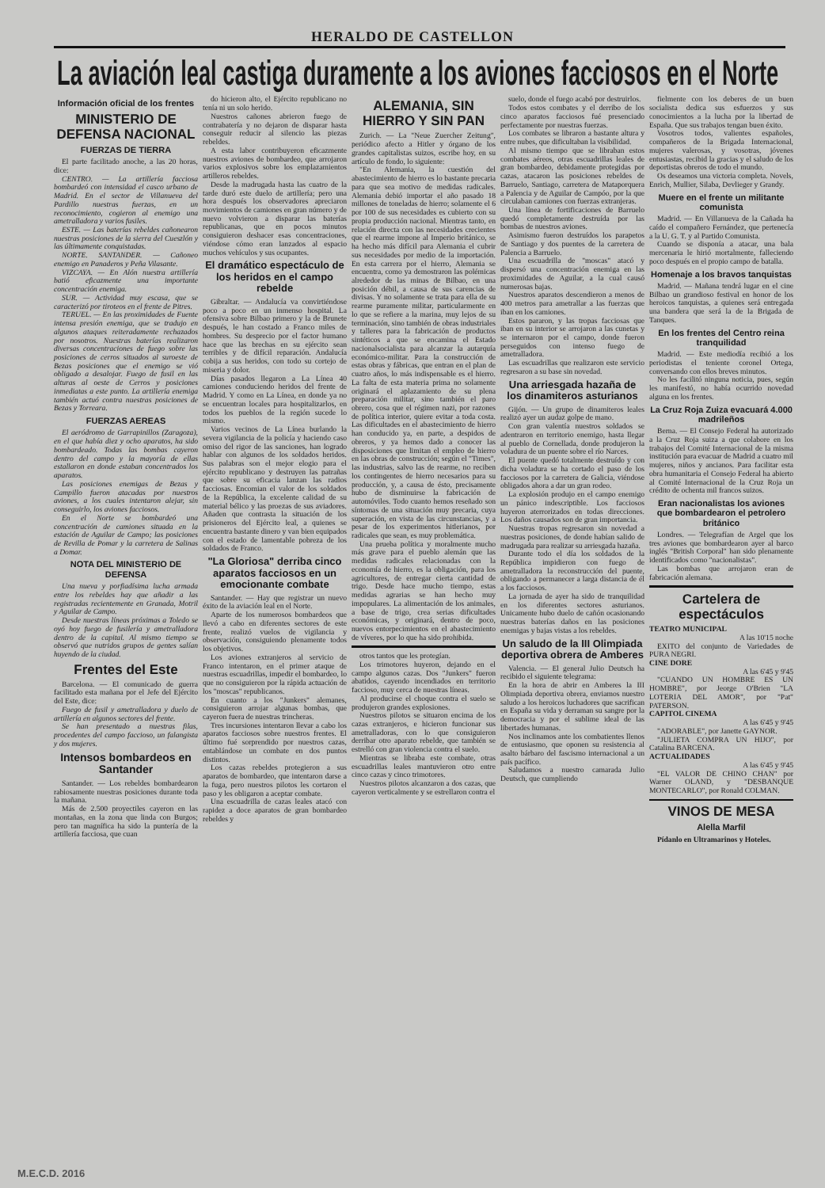HERALDO DE CASTELLON
La aviación leal castiga duramente a los aviones facciosos en el Norte
Información oficial de los frentes
MINISTERIO DE DEFENSA NACIONAL
FUERZAS DE TIERRA
El parte facilitado anoche, a las 20 horas, dice:
CENTRO. — La artillería facciosa bombardeó con intensidad el casco urbano de Madrid. En el sector de Villanueva del Pardillo nuestras fuerzas, en un reconocimiento, cogieron al enemigo una ametralladora y varios fusiles.
ESTE. — Las baterías rebeldes cañonearon nuestras posiciones de la sierra del Cueszlón y las últimamente conquistadas.
NORTE. SANTANDER. — Cañoneo enemigo en Panaderos y Peña Vilasante.
VIZCAYA. — En Alón nuestra artillería batió eficazmente una importante concentración enemiga.
SUR. — Actividad muy escasa, que se caracterizó por tiroteos en el frente de Pitres.
TERUEL. — En las proximidades de Fuente intensa presión enemiga, que se tradujo en algunos ataques reiteradamente rechazados por nosotros. Nuestras baterías realizaron diversas concentraciones de fuego sobre las posiciones de cerros situados al suroeste de Bezas posiciones que el enemigo se vió obligado a desalojar. Fuego de fusil en las alturas al oeste de Cerros y posiciones inmediatas a este punto. La artillería enemiga también actuó contra nuestras posiciones de Bezas y Torreara.
FUERZAS AEREAS
El aeródromo de Garrapinillos (Zaragoza), en el que había diez y ocho aparatos, ha sido bombardeado. Todas las bombas cayeron dentro del campo y la mayoría de ellas estallaron en donde estaban concentrados los aparatos.
Las posiciones enemigas de Bezas y Campillo fueron atacadas por nuestros aviones, a los cuales intentaron alejar, sin conseguirlo, los aviones facciosos.
En el Norte se bombardeó una concentración de camiones situada en la estación de Aguilar de Campo; las posiciones de Revilla de Pomar y la carretera de Salinas a Domar.
NOTA DEL MINISTERIO DE DEFENSA
Una nueva y porfiadísima lucha armada entre los rebeldes hay que añadir a las registradas recientemente en Granada, Motril y Aguilar de Campo.
Desde nuestras líneas próximas a Toledo se oyó hoy fuego de fusilería y ametralladora dentro de la capital. Al mismo tiempo se observó que nutridos grupos de gentes salían huyendo de la ciudad.
Frentes del Este
Barcelona. — El comunicado de guerra facilitado esta mañana por el Jefe del Ejército del Este, dice:
Fuego de fusil y ametralladora y duelo de artillería en algunos sectores del frente.
Se han presentado a nuestras filas, procedentes del campo faccioso, un falangista y dos mujeres.
Intensos bombardeos en Santander
Santander. — Los rebeldes bombardearon rabiosamente nuestras posiciones durante toda la mañana.
Más de 2.500 proyectiles cayeron en las montañas, en la zona que linda con Burgos; pero tan magnífica ha sido la puntería de la artillería facciosa, que cuan
do hicieron alto, el Ejército republicano no tenía ni un solo herido.
Nuestros cañones abrieron fuego de contrabatería y no dejaron de disparar hasta conseguir reducir al silencio las piezas rebeldes.
A esta labor contribuyeron eficazmente nuestros aviones de bombardeo, que arrojaron varios explosivos sobre los emplazamientos artilleros rebeldes.
Desde la madrugada hasta las cuatro de la tarde duró este duelo de artillería; pero una hora después los observadores apreciaron movimientos de camiones en gran número y de nuevo volvieron a disparar las baterías republicanas, que en pocos minutos consiguieron deshacer esas concentraciones, viéndose cómo eran lanzados al espacio muchos vehículos y sus ocupantes.
El dramático espectáculo de los heridos en el campo rebelde
Gibraltar. — Andalucía va convirtiéndose poco a poco en un inmenso hospital. La ofensiva sobre Bilbao primero y la de Brunete después, le han costado a Franco miles de hombres. Su desprecio por el factor humano hace que las brechas en su ejército sean terribles y de difícil reparación. Andalucía cobija a sus heridos, con todo su cortejo de miseria y dolor.
Días pasados llegaron a La Línea 40 camiones conduciendo heridos del frente de Madrid. Y como en La Línea, en donde ya no se encuentran locales para hospitalizarlos, en todos los pueblos de la región sucede lo mismo.
Varios vecinos de La Línea burlando la severa vigilancia de la policía y haciendo caso omiso del rigor de las sanciones, han logrado hablar con algunos de los soldados heridos. Sus palabras son el mejor elogio para el ejército republicano y destruyen las patrañas que sobre su eficacia lanzan las radios facciosas. Encomian el valor de los soldados de la República, la excelente calidad de su material bélico y las proezas de sus aviadores. Añaden que contrasta la situación de los prisioneros del Ejército leal, a quienes se encuentra bastante dinero y van bien equipados con el estado de lamentable pobreza de los soldados de Franco.
"La Gloriosa" derriba cinco aparatos facciosos en un emocionante combate
Santander. — Hay que registrar un nuevo éxito de la aviación leal en el Norte.
Aparte de los numerosos bombardeos que llevó a cabo en diferentes sectores de este frente, realizó vuelos de vigilancia y observación, consiguiendo plenamente todos los objetivos.
Los aviones extranjeros al servicio de Franco intentaron, en el primer ataque de nuestras escuadrillas, impedir el bombardeo, lo que no consiguieron por la rápida actuación de los "moscas" republicanos.
En cuanto a los "Junkers" alemanes, consiguieron arrojar algunas bombas, que cayeron fuera de nuestras trincheras.
Tres incursiones intentaron llevar a cabo los aparatos facciosos sobre nuestros frentes. El último fué sorprendido por nuestros cazas, entablándose un combate en dos puntos distintos.
Los cazas rebeldes protegieron a sus aparatos de bombardeo, que intentaron darse a la fuga, pero nuestros pilotos les cortaron el paso y les obligaron a aceptar combate.
Una escuadrilla de cazas leales atacó con rapidez a doce aparatos de gran bombardeo rebeldes y
ALEMANIA, SIN HIERRO Y SIN PAN
Zurich. — La "Neue Zuercher Zeitung", periódico afecto a Hitler y órgano de los grandes capitalistas suizos, escribe hoy, en su artículo de fondo, lo siguiente:
"En Alemania, la cuestión del abastecimiento de hierro es lo bastante precaria para que sea motivo de medidas radicales. Alemania debió importar el año pasado 18 millones de toneladas de hierro; solamente el 6 por 100 de sus necesidades es cubierto con su propia producción nacional. Mientras tanto, en relación directa con las necesidades crecientes que el rearme impone al Imperio británico, se ha hecho más difícil para Alemania el cubrir sus necesidades por medio de la importación. En esta carrera por el hierro, Alemania se encuentra, como ya demostraron las polémicas alrededor de las minas de Bilbao, en una posición débil, a causa de sus carencias de divisas. Y no solamente se trata para ella de su rearme puramente militar, particularmente en lo que se refiere a la marina, muy lejos de su terminación, sino también de obras industriales y talleres para la fabricación de productos sintéticos a que se encamina el Estado nacionalsocialista para alcanzar la autarquía económico-militar. Para la construcción de estas obras y fábricas, que entran en el plan de cuatro años, lo más indispensable es el hierro. La falta de esta materia prima no solamente originará el aplazamiento de su plena preparación militar, sino también el paro obrero, cosa que el régimen nazi, por razones de política interior, quiere evitar a toda costa. Las dificultades en el abastecimiento de hierro han conducido ya, en parte, a despidos de obreros, y ya hemos dado a conocer las disposiciones que limitan el empleo de hierro en las obras de construcción; según el "Times", las industrias, salvo las de rearme, no reciben los contingentes de hierro necesarios para su producción, y, a causa de ésto, precisamente hubo de disminuirse la fabricación de automóviles. Todo cuanto hemos reseñado son síntomas de una situación muy precaria, cuya superación, en vista de las circunstancias, y a pesar de los experimentos hitlerianos, por radicales que sean, es muy problemática.
Una prueba política y moralmente mucho más grave para el pueblo alemán que las medidas radicales relacionadas con la economía de hierro, es la obligación, para los agricultores, de entregar cierta cantidad de trigo. Desde hace mucho tiempo, estas medidas agrarias se han hecho muy impopulares. La alimentación de los animales, a base de trigo, crea serias dificultades económicas, y originará, dentro de poco, nuevos entorpecimientos en el abastecimiento de víveres, por lo que ha sido prohibida.
otros tantos que les protegían.
Los trimotores huyeron, dejando en el campo algunos cazas. Dos "Junkers" fueron abatidos, cayendo incendiados en territorio faccioso, muy cerca de nuestras líneas.
Al producirse el choque contra el suelo se produjeron grandes explosiones.
Nuestros pilotos se situaron encima de los cazas extranjeros, e hicieron funcionar sus ametralladoras, con lo que consiguieron derribar otro aparato rebelde, que también se estrelló con gran violencia contra el suelo.
Mientras se libraba este combate, otras escuadrillas leales mantuvieron otro entre cinco cazas y cinco trimotores.
Nuestros pilotos alcanzaron a dos cazas, que cayeron verticalmente y se estrellaron contra el
suelo, donde el fuego acabó por destruirlos.
Todos estos combates y el derribo de los cinco aparatos facciosos fué presenciado perfectamente por nuestras fuerzas.
Los combates se libraron a bastante altura y entre nubes, que dificultaban la visibilidad.
Al mismo tiempo que se libraban estos combates aéreos, otras escuadrillas leales de gran bombardeo, debidamente protegidas por cazas, atacaron las posiciones rebeldes de Barruelo, Santiago, carretera de Mataporquera a Palencia y de Aguilar de Campóo, por la que circulaban camiones con fuerzas extranjeras.
Una línea de fortificaciones de Barruelo quedó completamente destruída por las bombas de nuestros aviones.
Asimismo fueron destruídos los parapetos de Santiago y dos puentes de la carretera de Palencia a Barruelo.
Una escuadrilla de "moscas" atacó y dispersó una concentración enemiga en las proximidades de Aguilar, a la cual causó numerosas bajas.
Nuestros aparatos descendieron a menos de 400 metros para ametrallar a las fuerzas que iban en los camiones.
Estos pararon, y las tropas facciosas que iban en su interior se arrojaron a las cunetas y se internaron por el campo, donde fueron perseguidos con intenso fuego de ametralladora.
Las escuadrillas que realizaron este servicio regresaron a su base sin novedad.
Una arriesgada hazaña de los dinamiteros asturianos
Gijón. — Un grupo de dinamiteros leales realizó ayer un audaz golpe de mano.
Con gran valentía nuestros soldados se adentraron en territorio enemigo, hasta llegar al pueblo de Cornellada, donde produjeron la voladura de un puente sobre el río Narces.
El puente quedó totalmente destruído y con dicha voladura se ha cortado el paso de los facciosos por la carretera de Galicia, viéndose obligados ahora a dar un gran rodeo.
La explosión produjo en el campo enemigo un pánico indescriptible. Los facciosos huyeron aterrorizados en todas direcciones. Los daños causados son de gran importancia.
Nuestras tropas regresaron sin novedad a nuestras posiciones, de donde habían salido de madrugada para realizar su arriesgada hazaña.
Durante todo el día los soldados de la República impidieron con fuego de ametralladora la reconstrucción del puente, obligando a permanecer a larga distancia de él a los facciosos.
La jornada de ayer ha sido de tranquilidad en los diferentes sectores asturianos. Unicamente hubo duelo de cañón ocasionando nuestras baterías daños en las posiciones enemigas y bajas vistas a los rebeldes.
Un saludo de la III Olimpiada deportiva obrera de Amberes
Valencia. — El general Julio Deutsch ha recibido el siguiente telegrama:
En la hora de abrir en Amberes la III Olimpiada deportiva obrera, enviamos nuestro saludo a los heroicos luchadores que sacrifican en España su vida y derraman su sangre por la democracia y por el sublime ideal de las libertades humanas.
Nos inclinamos ante los combatientes llenos de entusiasmo, que oponen su resistencia al asalto bárbaro del fascismo internacional a un país pacífico.
Saludamos a nuestro camarada Julio Deutsch, que cumpliendo
fielmente con los deberes de un buen socialista dedica sus esfuerzos y sus conocimientos a la lucha por la libertad de España. Que sus trabajos tengan buen éxito.
Vosotros todos, valientes españoles, compañeros de la Brigada Internacional, mujeres valerosas, y vosotras, jóvenes entusiastas, recibid la gracias y el saludo de los deportistas obreros de todo el mundo.
Os deseamos una victoria completa. Novels, Enrich, Mullier, Silaba, Devlieger y Grandy.
Muere en el frente un militante comunista
Madrid. — En Villanueva de la Cañada ha caído el compañero Fernández, que pertenecía a la U. G. T. y al Partido Comunista.
Cuando se disponía a atacar, una bala mercenaria le hirió mortalmente, falleciendo poco después en el propio campo de batalla.
Homenaje a los bravos tanquistas
Madrid. — Mañana tendrá lugar en el cine Bilbao un grandioso festival en honor de los heroicos tanquistas, a quienes será entregada una bandera que será la de la Brigada de Tanques.
En los frentes del Centro reina tranquilidad
Madrid. — Este mediodía recibió a los periodistas el teniente coronel Ortega, conversando con ellos breves minutos.
No les facilitó ninguna noticia, pues, según les manifestó, no había ocurrido novedad alguna en los frentes.
La Cruz Roja Zuiza evacuará 4.000 madrileños
Berna. — El Consejo Federal ha autorizado a la Cruz Roja suiza a que colabore en los trabajos del Comité Internacional de la misma institución para evacuar de Madrid a cuatro mil mujeres, niños y ancianos. Para facilitar esta obra humanitaria el Consejo Federal ha abierto al Comité Internacional de la Cruz Roja un crédito de ochenta mil francos suizos.
Eran nacionalistas los aviones que bombardearon el petrolero británico
Londres. — Telegrafían de Argel que los tres aviones que bombardearon ayer al barco inglés "British Corporal" han sido plenamente identificados como "nacionalistas".
Las bombas que arrojaron eran de fabricación alemana.
Cartelera de espectáculos
TEATRO MUNICIPAL
A las 10'15 noche
EXITO del conjunto de Variedades de PURA NEGRI.
CINE DORE
A las 6'45 y 9'45
"CUANDO UN HOMBRE ES UN HOMBRE", por Jeorge O'Brien "LA LOTERIA DEL AMOR", por "Pat" PATERSON.
CAPITOL CINEMA
A las 6'45 y 9'45
"ADORABLE", por Janette GAYNOR.
"JULIETA COMPRA UN HIJO", por Catalina BARCENA.
ACTUALIDADES
A las 6'45 y 9'45
"EL VALOR DE CHINO CHAN" por Warner OLAND, y "DESBANQUE MONTECARLO", por Ronald COLMAN.
VINOS DE MESA
Alella Marfil
Pídanlo en Ultramarinos y Hoteles.
M.E.C.D. 2016